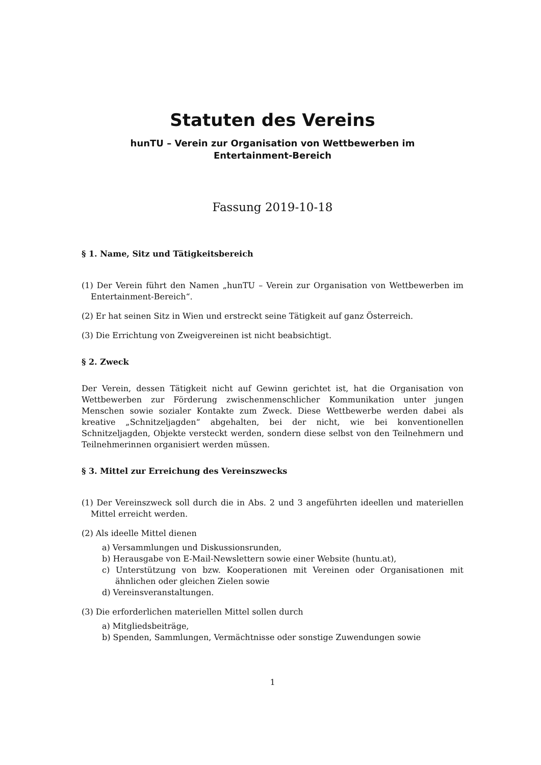Statuten des Vereins
hunTU – Verein zur Organisation von Wettbewerben im
Entertainment-Bereich
Fassung 2019-10-18
§ 1. Name, Sitz und Tätigkeitsbereich
(1) Der Verein führt den Namen „hunTU – Verein zur Organisation von Wettbewerben im Entertainment-Bereich“.
(2) Er hat seinen Sitz in Wien und erstreckt seine Tätigkeit auf ganz Österreich.
(3) Die Errichtung von Zweigvereinen ist nicht beabsichtigt.
§ 2. Zweck
Der Verein, dessen Tätigkeit nicht auf Gewinn gerichtet ist, hat die Organisation von Wettbewerben zur Förderung zwischenmenschlicher Kommunikation unter jungen Menschen sowie sozialer Kontakte zum Zweck. Diese Wettbewerbe werden dabei als kreative „Schnitzeljagden“ abgehalten, bei der nicht, wie bei konventionellen Schnitzeljagden, Objekte versteckt werden, sondern diese selbst von den Teilnehmern und Teilnehmerinnen organisiert werden müssen.
§ 3. Mittel zur Erreichung des Vereinszwecks
(1) Der Vereinszweck soll durch die in Abs. 2 und 3 angeführten ideellen und materiellen Mittel erreicht werden.
(2) Als ideelle Mittel dienen
a) Versammlungen und Diskussionsrunden,
b) Herausgabe von E-Mail-Newslettern sowie einer Website (huntu.at),
c) Unterstützung von bzw. Kooperationen mit Vereinen oder Organisationen mit ähnlichen oder gleichen Zielen sowie
d) Vereinsveranstaltungen.
(3) Die erforderlichen materiellen Mittel sollen durch
a) Mitgliedsbeiträge,
b) Spenden, Sammlungen, Vermächtnisse oder sonstige Zuwendungen sowie
1